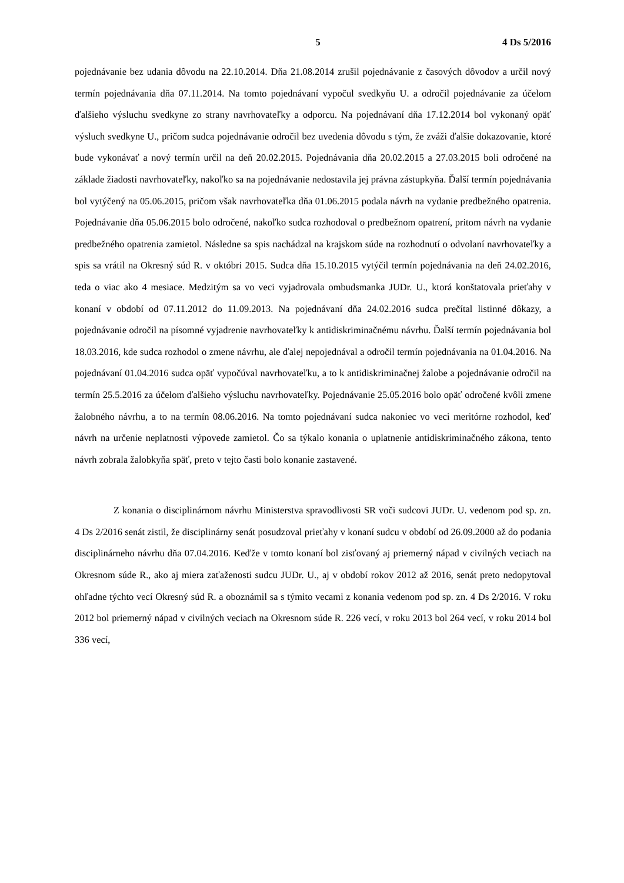5 4 Ds 5/2016
pojednávanie bez udania dôvodu na 22.10.2014. Dňa 21.08.2014 zrušil pojednávanie z časových dôvodov a určil nový termín pojednávania dňa 07.11.2014. Na tomto pojednávaní vypočul svedkyňu U. a odročil pojednávanie za účelom ďalšieho výsluchu svedkyne zo strany navrhovateľky a odporcu. Na pojednávaní dňa 17.12.2014 bol vykonaný opäť výsluch svedkyne U., pričom sudca pojednávanie odročil bez uvedenia dôvodu s tým, že zváži ďalšie dokazovanie, ktoré bude vykonávať a nový termín určil na deň 20.02.2015. Pojednávania dňa 20.02.2015 a 27.03.2015 boli odročené na základe žiadosti navrhovateľky, nakoľko sa na pojednávanie nedostavila jej právna zástupkyňa. Ďalší termín pojednávania bol vytýčený na 05.06.2015, pričom však navrhovateľka dňa 01.06.2015 podala návrh na vydanie predbežného opatrenia. Pojednávanie dňa 05.06.2015 bolo odročené, nakoľko sudca rozhodoval o predbežnom opatrení, pritom návrh na vydanie predbežného opatrenia zamietol. Následne sa spis nachádzal na krajskom súde na rozhodnutí o odvolaní navrhovateľky a spis sa vrátil na Okresný súd R. v októbri 2015. Sudca dňa 15.10.2015 vytýčil termín pojednávania na deň 24.02.2016, teda o viac ako 4 mesiace. Medzitým sa vo veci vyjadrovala ombudsmanka JUDr. U., ktorá konštatovala prieťahy v konaní v období od 07.11.2012 do 11.09.2013. Na pojednávaní dňa 24.02.2016 sudca prečítal listinné dôkazy, a pojednávanie odročil na písomné vyjadrenie navrhovateľky k antidiskriminačnému návrhu. Ďalší termín pojednávania bol 18.03.2016, kde sudca rozhodol o zmene návrhu, ale ďalej nepojednával a odročil termín pojednávania na 01.04.2016. Na pojednávaní 01.04.2016 sudca opäť vypočúval navrhovateľku, a to k antidiskriminačnej žalobe a pojednávanie odročil na termín 25.5.2016 za účelom ďalšieho výsluchu navrhovateľky. Pojednávanie 25.05.2016 bolo opäť odročené kvôli zmene žalobného návrhu, a to na termín 08.06.2016. Na tomto pojednávaní sudca nakoniec vo veci meritórne rozhodol, keď návrh na určenie neplatnosti výpovede zamietol. Čo sa týkalo konania o uplatnenie antidiskriminačného zákona, tento návrh zobrala žalobkyňa späť, preto v tejto časti bolo konanie zastavené.
Z konania o disciplinárnom návrhu Ministerstva spravodlivosti SR voči sudcovi JUDr. U. vedenom pod sp. zn. 4 Ds 2/2016 senát zistil, že disciplinárny senát posudzoval prieťahy v konaní sudcu v období od 26.09.2000 až do podania disciplinárneho návrhu dňa 07.04.2016. Keďže v tomto konaní bol zisťovaný aj priemerný nápad v civilných veciach na Okresnom súde R., ako aj miera zaťaženosti sudcu JUDr. U., aj v období rokov 2012 až 2016, senát preto nedopytoval ohľadne týchto vecí Okresný súd R. a oboznámil sa s týmito vecami z konania vedenom pod sp. zn. 4 Ds 2/2016. V roku 2012 bol priemerný nápad v civilných veciach na Okresnom súde R. 226 vecí, v roku 2013 bol 264 vecí, v roku 2014 bol 336 vecí,